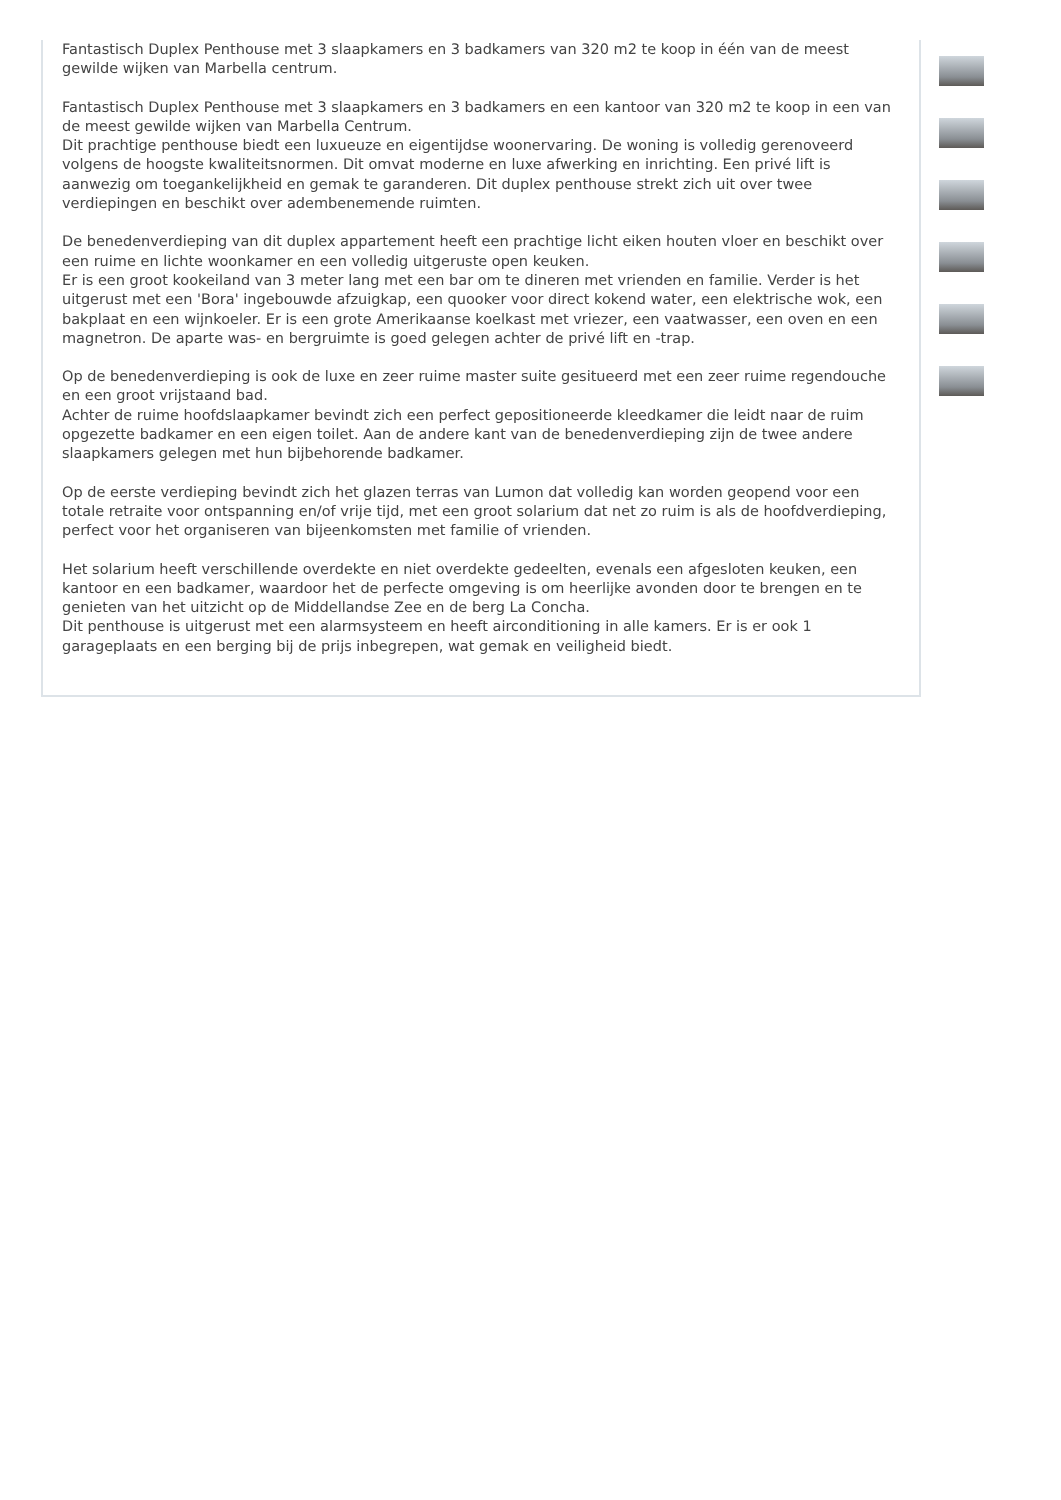Fantastisch Duplex Penthouse met 3 slaapkamers en 3 badkamers van 320 m2 te koop in één van de meest gewilde wijken van Marbella centrum.
Fantastisch Duplex Penthouse met 3 slaapkamers en 3 badkamers en een kantoor van 320 m2 te koop in een van de meest gewilde wijken van Marbella Centrum.
Dit prachtige penthouse biedt een luxueuze en eigentijdse woonervaring. De woning is volledig gerenoveerd volgens de hoogste kwaliteitsnormen. Dit omvat moderne en luxe afwerking en inrichting. Een privé lift is aanwezig om toegankelijkheid en gemak te garanderen. Dit duplex penthouse strekt zich uit over twee verdiepingen en beschikt over adembenemende ruimten.
De benedenverdieping van dit duplex appartement heeft een prachtige licht eiken houten vloer en beschikt over een ruime en lichte woonkamer en een volledig uitgeruste open keuken.
Er is een groot kookeiland van 3 meter lang met een bar om te dineren met vrienden en familie. Verder is het uitgerust met een 'Bora' ingebouwde afzuigkap, een quooker voor direct kokend water, een elektrische wok, een bakplaat en een wijnkoeler. Er is een grote Amerikaanse koelkast met vriezer, een vaatwasser, een oven en een magnetron. De aparte was- en bergruimte is goed gelegen achter de privé lift en -trap.
Op de benedenverdieping is ook de luxe en zeer ruime master suite gesitueerd met een zeer ruime regendouche en een groot vrijstaand bad.
Achter de ruime hoofdslaapkamer bevindt zich een perfect gepositioneerde kleedkamer die leidt naar de ruim opgezette badkamer en een eigen toilet. Aan de andere kant van de benedenverdieping zijn de twee andere slaapkamers gelegen met hun bijbehorende badkamer.
Op de eerste verdieping bevindt zich het glazen terras van Lumon dat volledig kan worden geopend voor een totale retraite voor ontspanning en/of vrije tijd, met een groot solarium dat net zo ruim is als de hoofdverdieping, perfect voor het organiseren van bijeenkomsten met familie of vrienden.
Het solarium heeft verschillende overdekte en niet overdekte gedeelten, evenals een afgesloten keuken, een kantoor en een badkamer, waardoor het de perfecte omgeving is om heerlijke avonden door te brengen en te genieten van het uitzicht op de Middellandse Zee en de berg La Concha.
Dit penthouse is uitgerust met een alarmsysteem en heeft airconditioning in alle kamers. Er is er ook 1 garageplaats en een berging bij de prijs inbegrepen, wat gemak en veiligheid biedt.